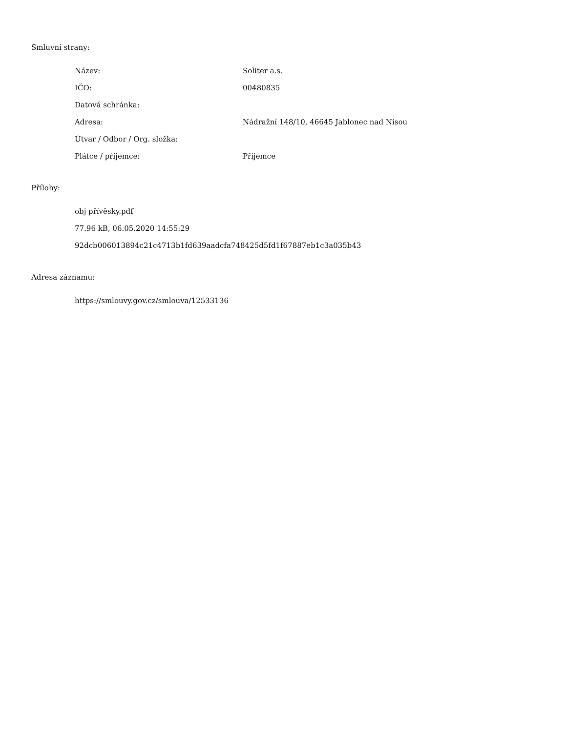Smluvní strany:
| Název: | Soliter a.s. |
| IČO: | 00480835 |
| Datová schránka: | |
| Adresa: | Nádražní 148/10, 46645 Jablonec nad Nisou |
| Útvar / Odbor / Org. složka: | |
| Plátce / příjemce: | Příjemce |
Přílohy:
obj přívěsky.pdf
77.96 kB, 06.05.2020 14:55:29
92dcb006013894c21c4713b1fd639aadcfa748425d5fd1f67887eb1c3a035b43
Adresa záznamu:
https://smlouvy.gov.cz/smlouva/12533136